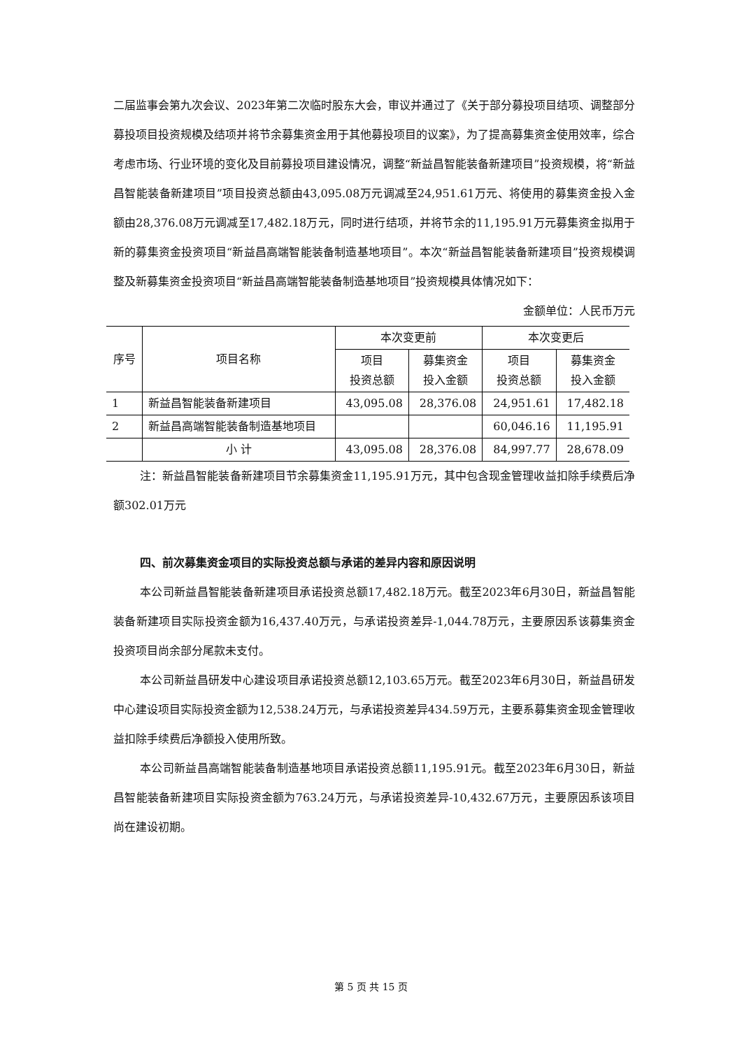二届监事会第九次会议、2023年第二次临时股东大会，审议并通过了《关于部分募投项目结项、调整部分募投项目投资规模及结项并将节余募集资金用于其他募投项目的议案》，为了提高募集资金使用效率，综合考虑市场、行业环境的变化及目前募投项目建设情况，调整“新益昌智能装备新建项目”投资规模，将“新益昌智能装备新建项目”项目投资总额由43,095.08万元调减至24,951.61万元、将使用的募集资金投入金额由28,376.08万元调减至17,482.18万元，同时进行结项，并将节余的11,195.91万元募集资金拟用于新的募集资金投资项目“新益昌高端智能装备制造基地项目”。本次“新益昌智能装备新建项目”投资规模调整及新募集资金投资项目“新益昌高端智能装备制造基地项目”投资规模具体情况如下：
金额单位：人民币万元
| 序号 | 项目名称 | 本次变更前 | | 本次变更后 | |
| --- | --- | --- | --- | --- | --- |
| | | 项目 投资总额 | 募集资金 投入金额 | 项目 投资总额 | 募集资金 投入金额 |
| 1 | 新益昌智能装备新建项目 | 43,095.08 | 28,376.08 | 24,951.61 | 17,482.18 |
| 2 | 新益昌高端智能装备制造基地项目 | | | 60,046.16 | 11,195.91 |
| | 小 计 | 43,095.08 | 28,376.08 | 84,997.77 | 28,678.09 |
注：新益昌智能装备新建项目节余募集资金11,195.91万元，其中包含现金管理收益扣除手续费后净额302.01万元
四、前次募集资金项目的实际投资总额与承诺的差异内容和原因说明
本公司新益昌智能装备新建项目承诺投资总额17,482.18万元。截至2023年6月30日，新益昌智能装备新建项目实际投资金额为16,437.40万元，与承诺投资差异-1,044.78万元，主要原因系该募集资金投资项目尚余部分尾款未支付。
本公司新益昌研发中心建设项目承诺投资总额12,103.65万元。截至2023年6月30日，新益昌研发中心建设项目实际投资金额为12,538.24万元，与承诺投资差异434.59万元，主要系募集资金现金管理收益扣除手续费后净额投入使用所致。
本公司新益昌高端智能装备制造基地项目承诺投资总额11,195.91元。截至2023年6月30日，新益昌智能装备新建项目实际投资金额为763.24万元，与承诺投资差异-10,432.67万元，主要原因系该项目尚在建设初期。
第 5 页 共 15 页